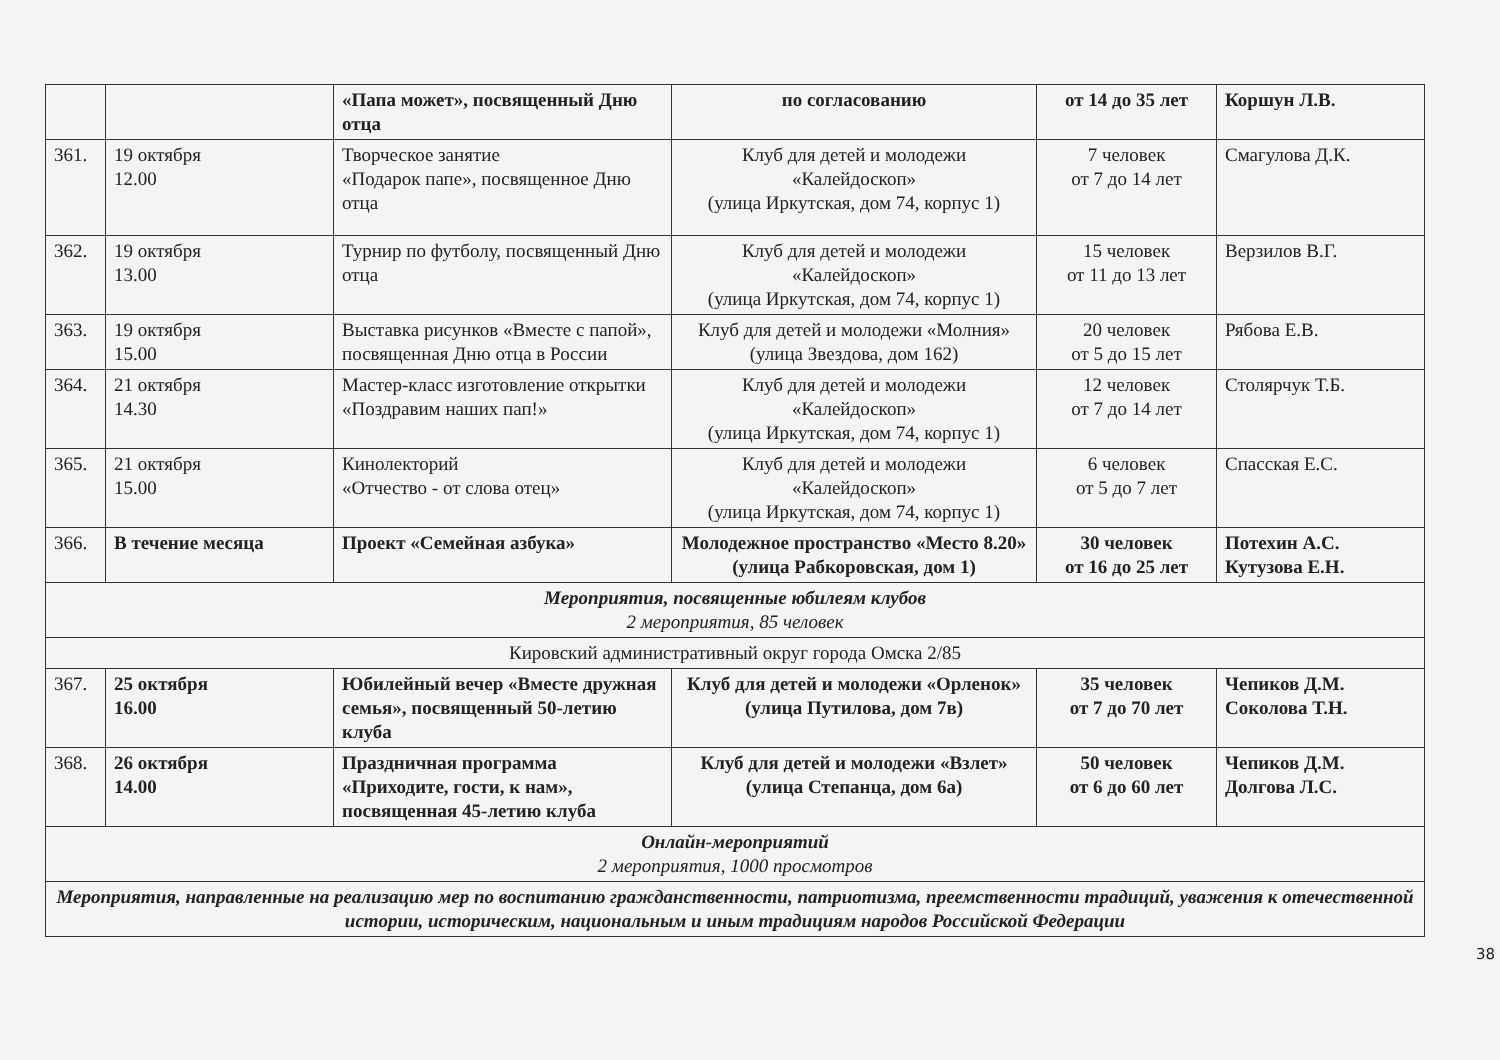| | | «Папа может», посвященный Дню отца | по согласованию | от 14 до 35 лет | Коршун Л.В. |
| 361. | 19 октября 12.00 | Творческое занятие «Подарок папе», посвященное Дню отца | Клуб для детей и молодежи «Калейдоскоп» (улица Иркутская, дом 74, корпус 1) | 7 человек от 7 до 14 лет | Смагулова Д.К. |
| 362. | 19 октября 13.00 | Турнир по футболу, посвященный Дню отца | Клуб для детей и молодежи «Калейдоскоп» (улица Иркутская, дом 74, корпус 1) | 15 человек от 11 до 13 лет | Верзилов В.Г. |
| 363. | 19 октября 15.00 | Выставка рисунков «Вместе с папой», посвященная Дню отца в России | Клуб для детей и молодежи «Молния» (улица Звездова, дом 162) | 20 человек от 5 до 15 лет | Рябова Е.В. |
| 364. | 21 октября 14.30 | Мастер-класс изготовление открытки «Поздравим наших пап!» | Клуб для детей и молодежи «Калейдоскоп» (улица Иркутская, дом 74, корпус 1) | 12 человек от 7 до 14 лет | Столярчук Т.Б. |
| 365. | 21 октября 15.00 | Кинолекторий «Отчество - от слова отец» | Клуб для детей и молодежи «Калейдоскоп» (улица Иркутская, дом 74, корпус 1) | 6 человек от 5 до 7 лет | Спасская Е.С. |
| 366. | В течение месяца | Проект «Семейная азбука» | Молодежное пространство «Место 8.20» (улица Рабкоровская, дом 1) | 30 человек от 16 до 25 лет | Потехин А.С. Кутузова Е.Н. |
| Мероприятия, посвященные юбилеям клубов 2 мероприятия, 85 человек | | | | | |
| Кировский административный округ города Омска 2/85 | | | | | |
| 367. | 25 октября 16.00 | Юбилейный вечер «Вместе дружная семья», посвященный 50-летию клуба | Клуб для детей и молодежи «Орленок» (улица Путилова, дом 7в) | 35 человек от 7 до 70 лет | Чепиков Д.М. Соколова Т.Н. |
| 368. | 26 октября 14.00 | Праздничная программа «Приходите, гости, к нам», посвященная 45-летию клуба | Клуб для детей и молодежи «Взлет» (улица Степанца, дом 6а) | 50 человек от 6 до 60 лет | Чепиков Д.М. Долгова Л.С. |
| Онлайн-мероприятий 2 мероприятия, 1000 просмотров | | | | | |
| Мероприятия, направленные на реализацию мер по воспитанию гражданственности, патриотизма, преемственности традиций, уважения к отечественной истории, историческим, национальным и иным традициям народов Российской Федерации | | | | | |
38